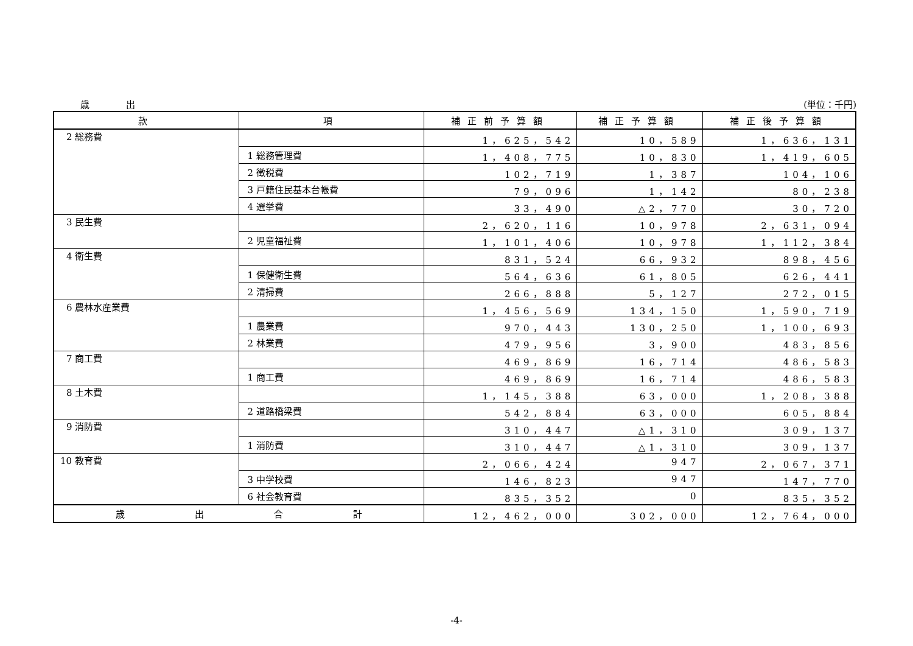歳出 (単位：千円)
| 款 | 項 | 補正前予算額 | 補正予算額 | 補正後予算額 |
| --- | --- | --- | --- | --- |
| 2 総務費 | | 1，625，542 | 10，589 | 1，636，131 |
| | 1 総務管理費 | 1，408，775 | 10，830 | 1，419，605 |
| | 2 徴税費 | 102，719 | 1，387 | 104，106 |
| | 3 戸籍住民基本台帳費 | 79，096 | 1，142 | 80，238 |
| | 4 選挙費 | 33，490 | △2，770 | 30，720 |
| 3 民生費 | | 2，620，116 | 10，978 | 2，631，094 |
| | 2 児童福祉費 | 1，101，406 | 10，978 | 1，112，384 |
| 4 衛生費 | | 831，524 | 66，932 | 898，456 |
| | 1 保健衛生費 | 564，636 | 61，805 | 626，441 |
| | 2 清掃費 | 266，888 | 5，127 | 272，015 |
| 6 農林水産業費 | | 1，456，569 | 134，150 | 1，590，719 |
| | 1 農業費 | 970，443 | 130，250 | 1，100，693 |
| | 2 林業費 | 479，956 | 3，900 | 483，856 |
| 7 商工費 | | 469，869 | 16，714 | 486，583 |
| | 1 商工費 | 469，869 | 16，714 | 486，583 |
| 8 土木費 | | 1，145，388 | 63，000 | 1，208，388 |
| | 2 道路橋梁費 | 542，884 | 63，000 | 605，884 |
| 9 消防費 | | 310，447 | △1，310 | 309，137 |
| | 1 消防費 | 310，447 | △1，310 | 309，137 |
| 10 教育費 | | 2，066，424 | 947 | 2，067，371 |
| | 3 中学校費 | 146，823 | 947 | 147，770 |
| | 6 社会教育費 | 835，352 | 0 | 835，352 |
| 歳 出 合 計 | | 12，462，000 | 302，000 | 12，764，000 |
-4-